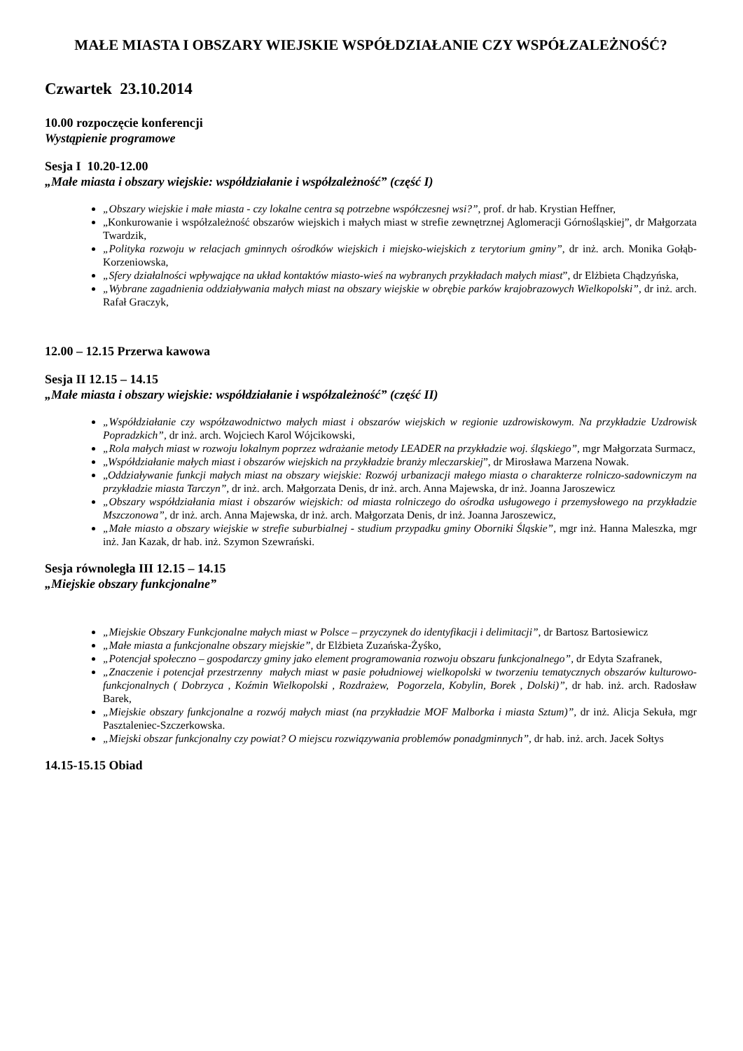MAŁE MIASTA I OBSZARY WIEJSKIE WSPÓŁDZIAŁANIE CZY WSPÓŁZALEŻNOŚĆ?
Czwartek 23.10.2014
10.00 rozpoczęcie konferencji
Wystąpienie programowe
Sesja I 10.20-12.00
„Małe miasta i obszary wiejskie: współdziałanie i współzależność” (część I)
„Obszary wiejskie i małe miasta - czy lokalne centra są potrzebne współczesnej wsi?”, prof. dr hab. Krystian Heffner,
„Konkurowanie i współzależność obszarów wiejskich i małych miast w strefie zewnętrznej Aglomeracji Górnośląskiej”, dr Małgorzata Twardzik,
„Polityka rozwoju w relacjach gminnych ośrodków wiejskich i miejsko-wiejskich z terytorium gminy”, dr inż. arch. Monika Gołąb- Korzeniowska,
„Sfery działalności wpływające na układ kontaktów miasto-wieś na wybranych przykładach małych miast”, dr Elżbieta Chądzyńska,
„Wybrane zagadnienia oddziaływania małych miast na obszary wiejskie w obrębie parków krajobrazowych Wielkopolski”, dr inż. arch. Rafał Graczyk,
12.00 – 12.15 Przerwa kawowa
Sesja II 12.15 – 14.15
„Małe miasta i obszary wiejskie: współdziałanie i współzależność” (część II)
„Współdziałanie czy współzawodnictwo małych miast i obszarów wiejskich w regionie uzdrowiskowym. Na przykładzie Uzdrowisk Popradzkich”, dr inż. arch. Wojciech Karol Wójcikowski,
„Rola małych miast w rozwoju lokalnym poprzez wdrażanie metody LEADER na przykładzie woj. śląskiego”, mgr Małgorzata Surmacz,
„Współdziałanie małych miast i obszarów wiejskich na przykładzie branży mleczarskiej”, dr Mirosława Marzena Nowak.
„Oddziaływanie funkcji małych miast na obszary wiejskie: Rozwój urbanizacji małego miasta o charakterze rolniczo-sadowniczym na przykładzie miasta Tarczyn”, dr inż. arch. Małgorzata Denis, dr inż. arch. Anna Majewska, dr inż. Joanna Jaroszewicz
„Obszary współdziałania miast i obszarów wiejskich: od miasta rolniczego do ośrodka usługowego i przemysłowego na przykładzie Mszczonowa”, dr inż. arch. Anna Majewska, dr inż. arch. Małgorzata Denis, dr inż. Joanna Jaroszewicz,
„Małe miasto a obszary wiejskie w strefie suburbialnej - studium przypadku gminy Oborniki Śląskie”, mgr inż. Hanna Maleszka, mgr inż. Jan Kazak, dr hab. inż. Szymon Szewrański.
Sesja równoległa III 12.15 – 14.15
„Miejskie obszary funkcjonalne”
„Miejskie Obszary Funkcjonalne małych miast w Polsce – przyczynek do identyfikacji i delimitacji”, dr Bartosz Bartosiewicz
„Małe miasta a funkcjonalne obszary miejskie”, dr Elżbieta Zuzańska-Żyśko,
„Potencjał społeczno – gospodarczy gminy jako element programowania rozwoju obszaru funkcjonalnego”, dr Edyta Szafranek,
„Znaczenie i potencjał przestrzenny małych miast w pasie południowej wielkopolski w tworzeniu tematycznych obszarów kulturowo- funkcjonalnych ( Dobrzyca , Koźmin Wielkopolski , Rozdrażew, Pogorzela, Kobylin, Borek , Dolski)”, dr hab. inż. arch. Radosław Barek,
„Miejskie obszary funkcjonalne a rozwój małych miast (na przykładzie MOF Malborka i miasta Sztum)”, dr inż. Alicja Sekuła, mgr Pasztaleniec-Szczerkowska.
„Miejski obszar funkcjonalny czy powiat? O miejscu rozwiązywania problemów ponadgminnych”, dr hab. inż. arch. Jacek Sołtys
14.15-15.15 Obiad